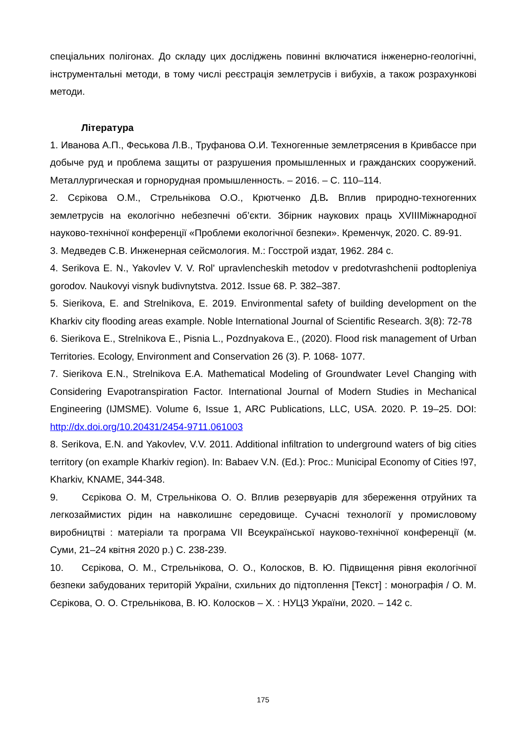спеціальних полігонах. До складу цих досліджень повинні включатися інженерно-геологічні, інструментальні методи, в тому числі реєстрація землетрусів і вибухів, а також розрахункові методи.
Література
1. Иванова А.П., Феськова Л.В., Труфанова О.И. Техногенные землетрясения в Кривбассе при добыче руд и проблема защиты от разрушения промышленных и гражданских сооружений. Металлургическая и горнорудная промышленность. – 2016. – С. 110–114.
2. Сєрікова О.М., Стрельнікова О.О., Крютченко Д.В. Вплив природно-техногенних землетрусів на екологічно небезпечні об’єкти. Збірник наукових праць XVIIIМіжнародної науково-технічної конференції «Проблеми екологічної безпеки». Кременчук, 2020. С. 89-91.
3. Медведев С.В. Инженерная сейсмология. М.: Госстрой издат, 1962. 284 с.
4. Serikova E. N., Yakovlev V. V. Rol' upravlencheskih metodov v predotvrashchenii podtopleniya gorodov. Naukovyi visnyk budivnytstva. 2012. Issue 68. P. 382–387.
5. Sierikova, E. and Strelnikova, E. 2019. Environmental safety of building development on the Kharkiv city flooding areas example. Noble International Journal of Scientific Research. 3(8): 72-78
6. Sierikova E., Strelnikova E., Pisnia L., Pozdnyakova E., (2020). Flood risk management of Urban Territories. Ecology, Environment and Conservation 26 (3). P. 1068- 1077.
7. Sierikova E.N., Strelnikova E.A. Mathematical Modeling of Groundwater Level Changing with Considering Evapotranspiration Factor. International Journal of Modern Studies in Mechanical Engineering (IJMSME). Volume 6, Issue 1, ARC Publications, LLC, USA. 2020. P. 19–25. DOI: http://dx.doi.org/10.20431/2454-9711.061003
8. Serikova, E.N. and Yakovlev, V.V. 2011. Additional infiltration to underground waters of big cities territory (on example Kharkiv region). In: Babaev V.N. (Ed.): Proc.: Municipal Economy of Cities !97, Kharkiv, KNAME, 344-348.
9. Сєрікова О. М, Стрельнікова О. О. Вплив резервуарів для збереження отруйних та легкозаймистих рідин на навколишнє середовище. Сучасні технології у промисловому виробництві : матеріали та програма VII Всеукраїнської науково-технічної конференції (м. Суми, 21–24 квітня 2020 р.) С. 238-239.
10. Сєрікова, О. М., Стрельнікова, О. О., Колосков, В. Ю. Підвищення рівня екологічної безпеки забудованих територій України, схильних до підтоплення [Текст] : монографія / О. М. Сєрікова, О. О. Стрельнікова, В. Ю. Колосков – Х. : НУЦЗ України, 2020. – 142 с.
175